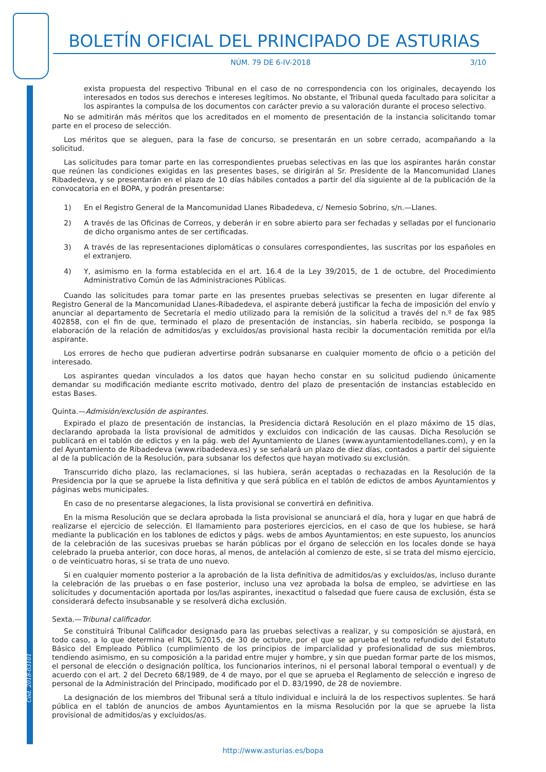Cód. 2018-03101
BOLETÍN OFICIAL DEL PRINCIPADO DE ASTURIAS
NÚM. 79 DE 6-IV-2018 3/10
exista propuesta del respectivo Tribunal en el caso de no correspondencia con los originales, decayendo los interesados en todos sus derechos e intereses legítimos. No obstante, el Tribunal queda facultado para solicitar a los aspirantes la compulsa de los documentos con carácter previo a su valoración durante el proceso selectivo.
No se admitirán más méritos que los acreditados en el momento de presentación de la instancia solicitando tomar parte en el proceso de selección.
Los méritos que se aleguen, para la fase de concurso, se presentarán en un sobre cerrado, acompañando a la solicitud.
Las solicitudes para tomar parte en las correspondientes pruebas selectivas en las que los aspirantes harán constar que reúnen las condiciones exigidas en las presentes bases, se dirigirán al Sr. Presidente de la Mancomunidad Llanes Ribadedeva, y se presentarán en el plazo de 10 días hábiles contados a partir del día siguiente al de la publicación de la convocatoria en el BOPA, y podrán presentarse:
1) En el Registro General de la Mancomunidad Llanes Ribadedeva, c/ Nemesio Sobrino, s/n.—Llanes.
2) A través de las Oficinas de Correos, y deberán ir en sobre abierto para ser fechadas y selladas por el funcionario de dicho organismo antes de ser certificadas.
3) A través de las representaciones diplomáticas o consulares correspondientes, las suscritas por los españoles en el extranjero.
4) Y, asimismo en la forma establecida en el art. 16.4 de la Ley 39/2015, de 1 de octubre, del Procedimiento Administrativo Común de las Administraciones Públicas.
Cuando las solicitudes para tomar parte en las presentes pruebas selectivas se presenten en lugar diferente al Registro General de la Mancomunidad Llanes-Ribadedeva, el aspirante deberá justificar la fecha de imposición del envío y anunciar al departamento de Secretaría el medio utilizado para la remisión de la solicitud a través del n.º de fax 985 402858, con el fin de que, terminado el plazo de presentación de instancias, sin haberla recibido, se posponga la elaboración de la relación de admitidos/as y excluidos/as provisional hasta recibir la documentación remitida por el/la aspirante.
Los errores de hecho que pudieran advertirse podrán subsanarse en cualquier momento de oficio o a petición del interesado.
Los aspirantes quedan vinculados a los datos que hayan hecho constar en su solicitud pudiendo únicamente demandar su modificación mediante escrito motivado, dentro del plazo de presentación de instancias establecido en estas Bases.
Quinta.—Admisión/exclusión de aspirantes.
Expirado el plazo de presentación de instancias, la Presidencia dictará Resolución en el plazo máximo de 15 días, declarando aprobada la lista provisional de admitidos y excluidos con indicación de las causas. Dicha Resolución se publicará en el tablón de edictos y en la pág. web del Ayuntamiento de Llanes (www.ayuntamientodellanes.com), y en la del Ayuntamiento de Ribadedeva (www.ribadedeva.es) y se señalará un plazo de diez días, contados a partir del siguiente al de la publicación de la Resolución, para subsanar los defectos que hayan motivado su exclusión.
Transcurrido dicho plazo, las reclamaciones, si las hubiera, serán aceptadas o rechazadas en la Resolución de la Presidencia por la que se apruebe la lista definitiva y que será pública en el tablón de edictos de ambos Ayuntamientos y páginas webs municipales.
En caso de no presentarse alegaciones, la lista provisional se convertirá en definitiva.
En la misma Resolución que se declara aprobada la lista provisional se anunciará el día, hora y lugar en que habrá de realizarse el ejercicio de selección. El llamamiento para posteriores ejercicios, en el caso de que los hubiese, se hará mediante la publicación en los tablones de edictos y págs. webs de ambos Ayuntamientos; en este supuesto, los anuncios de la celebración de las sucesivas pruebas se harán públicas por el órgano de selección en los locales donde se haya celebrado la prueba anterior, con doce horas, al menos, de antelación al comienzo de este, si se trata del mismo ejercicio, o de veinticuatro horas, si se trata de uno nuevo.
Si en cualquier momento posterior a la aprobación de la lista definitiva de admitidos/as y excluidos/as, incluso durante la celebración de las pruebas o en fase posterior, incluso una vez aprobada la bolsa de empleo, se advirtiese en las solicitudes y documentación aportada por los/las aspirantes, inexactitud o falsedad que fuere causa de exclusión, ésta se considerará defecto insubsanable y se resolverá dicha exclusión.
Sexta.—Tribunal calificador.
Se constituirá Tribunal Calificador designado para las pruebas selectivas a realizar, y su composición se ajustará, en todo caso, a lo que determina el RDL 5/2015, de 30 de octubre, por el que se aprueba el texto refundido del Estatuto Básico del Empleado Público (cumplimiento de los principios de imparcialidad y profesionalidad de sus miembros, tendiendo asimismo, en su composición a la paridad entre mujer y hombre, y sin que puedan formar parte de los mismos, el personal de elección o designación política, los funcionarios interinos, ni el personal laboral temporal o eventual) y de acuerdo con el art. 2 del Decreto 68/1989, de 4 de mayo, por el que se aprueba el Reglamento de selección e ingreso de personal de la Administración del Principado, modificado por el D. 83/1990, de 28 de noviembre.
La designación de los miembros del Tribunal será a título individual e incluirá la de los respectivos suplentes. Se hará pública en el tablón de anuncios de ambos Ayuntamientos en la misma Resolución por la que se apruebe la lista provisional de admitidos/as y excluidos/as.
http://www.asturias.es/bopa